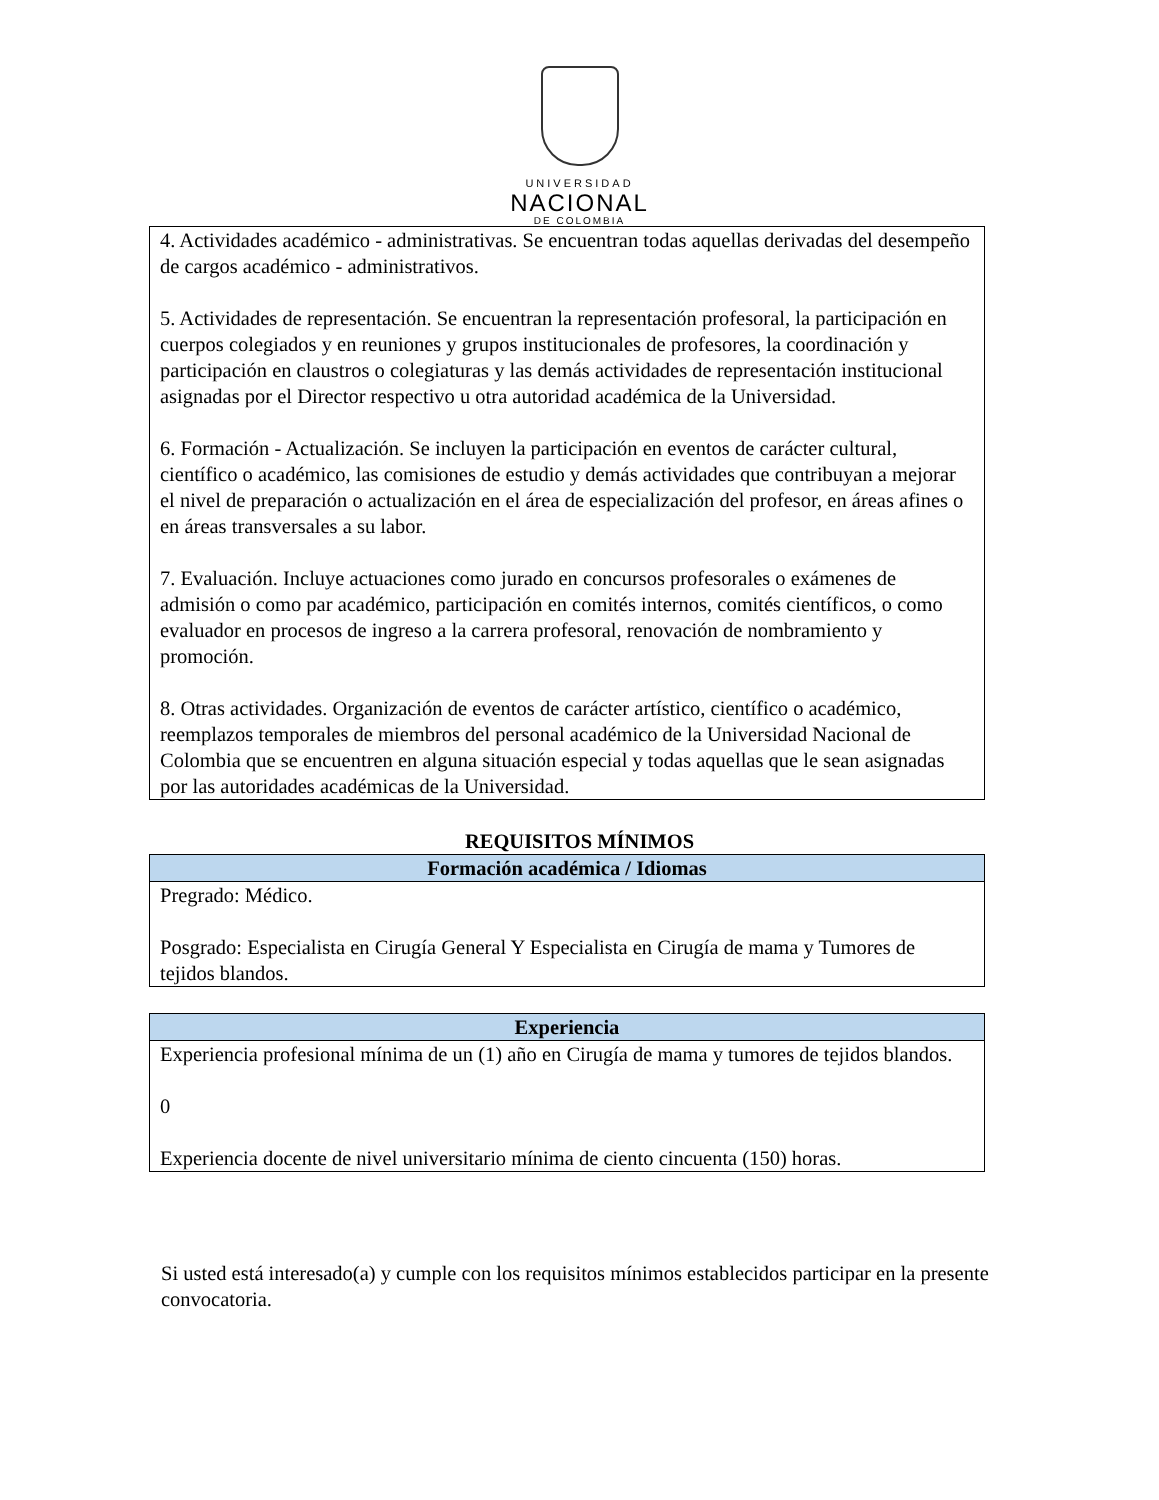UNIVERSIDAD
NACIONAL
DE COLOMBIA
| 4. Actividades académico - administrativas. Se encuentran todas aquellas derivadas del desempeño de cargos académico - administrativos. 5. Actividades de representación. Se encuentran la representación profesoral, la participación en cuerpos colegiados y en reuniones y grupos institucionales de profesores, la coordinación y participación en claustros o colegiaturas y las demás actividades de representación institucional asignadas por el Director respectivo u otra autoridad académica de la Universidad. 6. Formación - Actualización. Se incluyen la participación en eventos de carácter cultural, científico o académico, las comisiones de estudio y demás actividades que contribuyan a mejorar el nivel de preparación o actualización en el área de especialización del profesor, en áreas afines o en áreas transversales a su labor. 7. Evaluación. Incluye actuaciones como jurado en concursos profesorales o exámenes de admisión o como par académico, participación en comités internos, comités científicos, o como evaluador en procesos de ingreso a la carrera profesoral, renovación de nombramiento y promoción. 8. Otras actividades. Organización de eventos de carácter artístico, científico o académico, reemplazos temporales de miembros del personal académico de la Universidad Nacional de Colombia que se encuentren en alguna situación especial y todas aquellas que le sean asignadas por las autoridades académicas de la Universidad. |
REQUISITOS MÍNIMOS
| Formación académica / Idiomas |
| --- |
| Pregrado: Médico. Posgrado: Especialista en Cirugía General Y Especialista en Cirugía de mama y Tumores de tejidos blandos. |
| Experiencia |
| --- |
| Experiencia profesional mínima de un (1) año en Cirugía de mama y tumores de tejidos blandos. 0 Experiencia docente de nivel universitario mínima de ciento cincuenta (150) horas. |
Si usted está interesado(a) y cumple con los requisitos mínimos establecidos participar en la presente convocatoria.